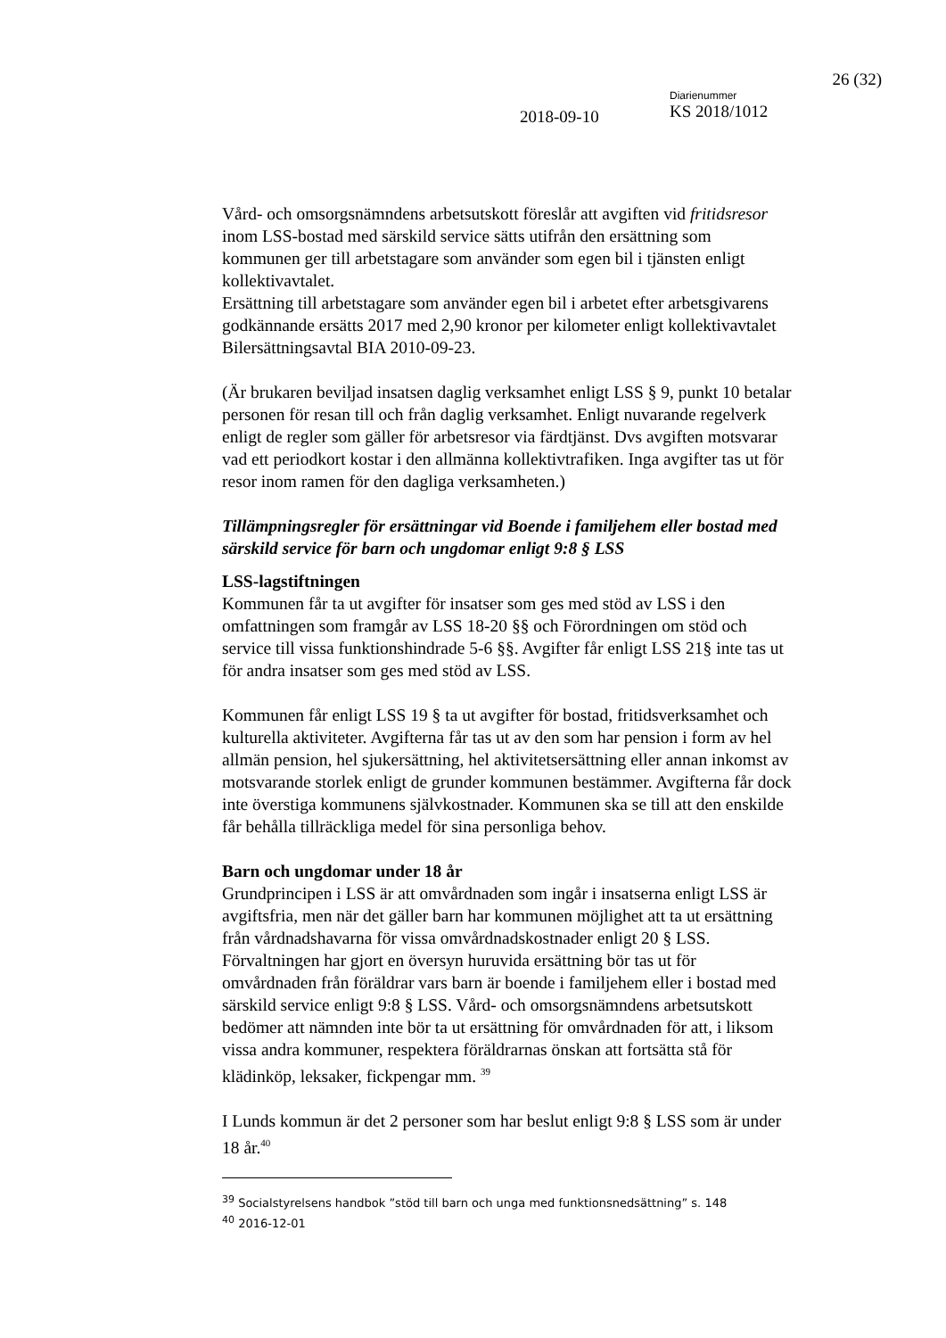26 (32)
2018-09-10
Diarienummer
KS 2018/1012
Vård- och omsorgsnämndens arbetsutskott föreslår att avgiften vid fritidsresor inom LSS-bostad med särskild service sätts utifrån den ersättning som kommunen ger till arbetstagare som använder som egen bil i tjänsten enligt kollektivavtalet.
Ersättning till arbetstagare som använder egen bil i arbetet efter arbetsgivarens godkännande ersätts 2017 med 2,90 kronor per kilometer enligt kollektivavtalet Bilersättningsavtal BIA 2010-09-23.
(Är brukaren beviljad insatsen daglig verksamhet enligt LSS § 9, punkt 10 betalar personen för resan till och från daglig verksamhet. Enligt nuvarande regelverk enligt de regler som gäller för arbetsresor via färdtjänst. Dvs avgiften motsvarar vad ett periodkort kostar i den allmänna kollektivtrafiken. Inga avgifter tas ut för resor inom ramen för den dagliga verksamheten.)
Tillämpningsregler för ersättningar vid Boende i familjehem eller bostad med särskild service för barn och ungdomar enligt 9:8 § LSS
LSS-lagstiftningen
Kommunen får ta ut avgifter för insatser som ges med stöd av LSS i den omfattningen som framgår av LSS 18-20 §§ och Förordningen om stöd och service till vissa funktionshindrade 5-6 §§. Avgifter får enligt LSS 21§ inte tas ut för andra insatser som ges med stöd av LSS.
Kommunen får enligt LSS 19 § ta ut avgifter för bostad, fritidsverksamhet och kulturella aktiviteter. Avgifterna får tas ut av den som har pension i form av hel allmän pension, hel sjukersättning, hel aktivitetsersättning eller annan inkomst av motsvarande storlek enligt de grunder kommunen bestämmer. Avgifterna får dock inte överstiga kommunens självkostnader. Kommunen ska se till att den enskilde får behålla tillräckliga medel för sina personliga behov.
Barn och ungdomar under 18 år
Grundprincipen i LSS är att omvårdnaden som ingår i insatserna enligt LSS är avgiftsfria, men när det gäller barn har kommunen möjlighet att ta ut ersättning från vårdnadshavarna för vissa omvårdnadskostnader enligt 20 § LSS.
Förvaltningen har gjort en översyn huruvida ersättning bör tas ut för omvårdnaden från föräldrar vars barn är boende i familjehem eller i bostad med särskild service enligt 9:8 § LSS. Vård- och omsorgsnämndens arbetsutskott bedömer att nämnden inte bör ta ut ersättning för omvårdnaden för att, i liksom vissa andra kommuner, respektera föräldrarnas önskan att fortsätta stå för klädinköp, leksaker, fickpengar mm. <sup>39</sup>
I Lunds kommun är det 2 personer som har beslut enligt 9:8 § LSS som är under 18 år.<sup>40</sup>
<sup>39</sup> Socialstyrelsens handbok ”stöd till barn och unga med funktionsnedsättning” s. 148
<sup>40</sup> 2016-12-01